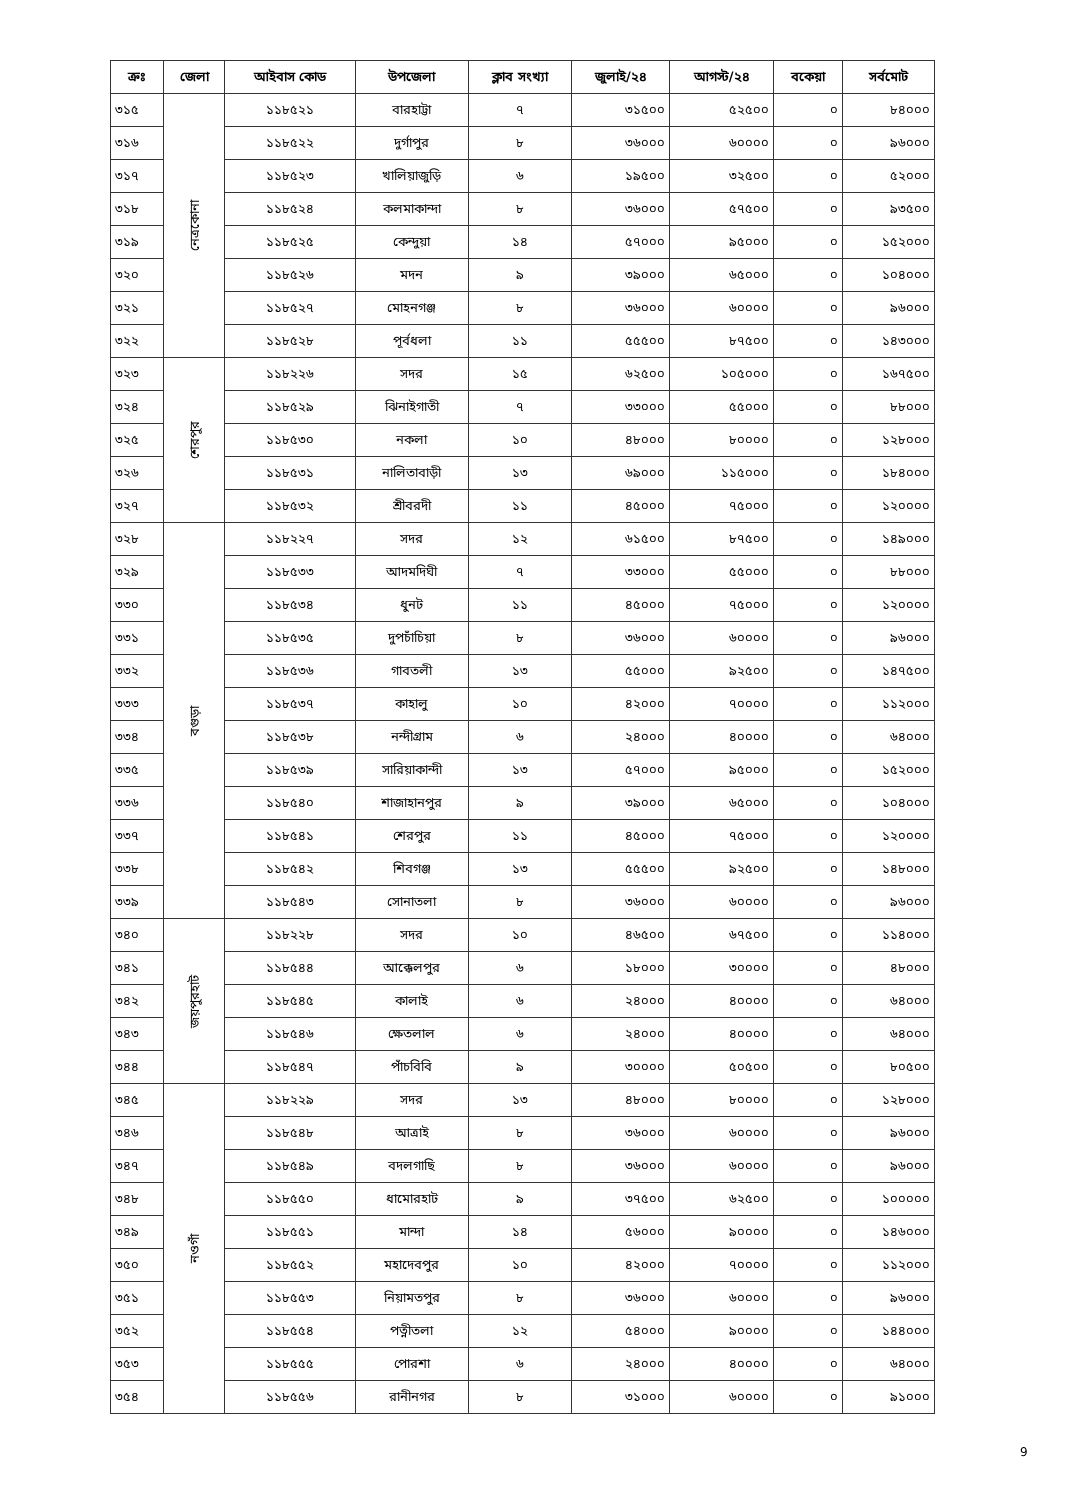| ক্রঃ | জেলা | আইবাস কোড | উপজেলা | ক্লাব সংখ্যা | জুলাই/২৪ | আগস্ট/২৪ | বকেয়া | সর্বমোট |
| --- | --- | --- | --- | --- | --- | --- | --- | --- |
| ৩১৫ | নেত্রকোনা | ১১৮৫২১ | বারহাট্টা | ৭ | ৩১৫০০ | ৫২৫০০ | ০ | ৮৪০০০ |
| ৩১৬ | | ১১৮৫২২ | দুর্গাপুর | ৮ | ৩৬০০০ | ৬০০০০ | ০ | ৯৬০০০ |
| ৩১৭ | | ১১৮৫২৩ | খালিয়াজুড়ি | ৬ | ১৯৫০০ | ৩২৫০০ | ০ | ৫২০০০ |
| ৩১৮ | | ১১৮৫২৪ | কলমাকান্দা | ৮ | ৩৬০০০ | ৫৭৫০০ | ০ | ৯৩৫০০ |
| ৩১৯ | | ১১৮৫২৫ | কেন্দুয়া | ১৪ | ৫৭০০০ | ৯৫০০০ | ০ | ১৫২০০০ |
| ৩২০ | | ১১৮৫২৬ | মদন | ৯ | ৩৯০০০ | ৬৫০০০ | ০ | ১০৪০০০ |
| ৩২১ | | ১১৮৫২৭ | মোহনগঞ্জ | ৮ | ৩৬০০০ | ৬০০০০ | ০ | ৯৬০০০ |
| ৩২২ | | ১১৮৫২৮ | পূর্বধলা | ১১ | ৫৫৫০০ | ৮৭৫০০ | ০ | ১৪৩০০০ |
| ৩২৩ | শেরপুর | ১১৮২২৬ | সদর | ১৫ | ৬২৫০০ | ১০৫০০০ | ০ | ১৬৭৫০০ |
| ৩২৪ | | ১১৮৫২৯ | ঝিনাইগাতী | ৭ | ৩৩০০০ | ৫৫০০০ | ০ | ৮৮০০০ |
| ৩২৫ | | ১১৮৫৩০ | নকলা | ১০ | ৪৮০০০ | ৮০০০০ | ০ | ১২৮০০০ |
| ৩২৬ | | ১১৮৫৩১ | নালিতাবাড়ী | ১৩ | ৬৯০০০ | ১১৫০০০ | ০ | ১৮৪০০০ |
| ৩২৭ | | ১১৮৫৩২ | শ্রীবরদী | ১১ | ৪৫০০০ | ৭৫০০০ | ০ | ১২০০০০ |
| ৩২৮ | বগুড়া | ১১৮২২৭ | সদর | ১২ | ৬১৫০০ | ৮৭৫০০ | ০ | ১৪৯০০০ |
| ৩২৯ | | ১১৮৫৩৩ | আদমদিঘী | ৭ | ৩৩০০০ | ৫৫০০০ | ০ | ৮৮০০০ |
| ৩৩০ | | ১১৮৫৩৪ | ধুনট | ১১ | ৪৫০০০ | ৭৫০০০ | ০ | ১২০০০০ |
| ৩৩১ | | ১১৮৫৩৫ | দুপচাঁচিয়া | ৮ | ৩৬০০০ | ৬০০০০ | ০ | ৯৬০০০ |
| ৩৩২ | | ১১৮৫৩৬ | গাবতলী | ১৩ | ৫৫০০০ | ৯২৫০০ | ০ | ১৪৭৫০০ |
| ৩৩৩ | | ১১৮৫৩৭ | কাহালু | ১০ | ৪২০০০ | ৭০০০০ | ০ | ১১২০০০ |
| ৩৩৪ | | ১১৮৫৩৮ | নন্দীগ্রাম | ৬ | ২৪০০০ | ৪০০০০ | ০ | ৬৪০০০ |
| ৩৩৫ | | ১১৮৫৩৯ | সারিয়াকান্দী | ১৩ | ৫৭০০০ | ৯৫০০০ | ০ | ১৫২০০০ |
| ৩৩৬ | | ১১৮৫৪০ | শাজাহানপুর | ৯ | ৩৯০০০ | ৬৫০০০ | ০ | ১০৪০০০ |
| ৩৩৭ | | ১১৮৫৪১ | শেরপুর | ১১ | ৪৫০০০ | ৭৫০০০ | ০ | ১২০০০০ |
| ৩৩৮ | | ১১৮৫৪২ | শিবগঞ্জ | ১৩ | ৫৫৫০০ | ৯২৫০০ | ০ | ১৪৮০০০ |
| ৩৩৯ | | ১১৮৫৪৩ | সোনাতলা | ৮ | ৩৬০০০ | ৬০০০০ | ০ | ৯৬০০০ |
| ৩৪০ | জয়পুরহাট | ১১৮২২৮ | সদর | ১০ | ৪৬৫০০ | ৬৭৫০০ | ০ | ১১৪০০০ |
| ৩৪১ | | ১১৮৫৪৪ | আক্কেলপুর | ৬ | ১৮০০০ | ৩০০০০ | ০ | ৪৮০০০ |
| ৩৪২ | | ১১৮৫৪৫ | কালাই | ৬ | ২৪০০০ | ৪০০০০ | ০ | ৬৪০০০ |
| ৩৪৩ | | ১১৮৫৪৬ | ক্ষেতলাল | ৬ | ২৪০০০ | ৪০০০০ | ০ | ৬৪০০০ |
| ৩৪৪ | | ১১৮৫৪৭ | পাঁচবিবি | ৯ | ৩০০০০ | ৫০৫০০ | ০ | ৮০৫০০ |
| ৩৪৫ | নওগাঁ | ১১৮২২৯ | সদর | ১৩ | ৪৮০০০ | ৮০০০০ | ০ | ১২৮০০০ |
| ৩৪৬ | | ১১৮৫৪৮ | আত্রাই | ৮ | ৩৬০০০ | ৬০০০০ | ০ | ৯৬০০০ |
| ৩৪৭ | | ১১৮৫৪৯ | বদলগাছি | ৮ | ৩৬০০০ | ৬০০০০ | ০ | ৯৬০০০ |
| ৩৪৮ | | ১১৮৫৫০ | ধামোরহাট | ৯ | ৩৭৫০০ | ৬২৫০০ | ০ | ১০০০০০ |
| ৩৪৯ | | ১১৮৫৫১ | মান্দা | ১৪ | ৫৬০০০ | ৯০০০০ | ০ | ১৪৬০০০ |
| ৩৫০ | | ১১৮৫৫২ | মহাদেবপুর | ১০ | ৪২০০০ | ৭০০০০ | ০ | ১১২০০০ |
| ৩৫১ | | ১১৮৫৫৩ | নিয়ামতপুর | ৮ | ৩৬০০০ | ৬০০০০ | ০ | ৯৬০০০ |
| ৩৫২ | | ১১৮৫৫৪ | পত্নীতলা | ১২ | ৫৪০০০ | ৯০০০০ | ০ | ১৪৪০০০ |
| ৩৫৩ | | ১১৮৫৫৫ | পোরশা | ৬ | ২৪০০০ | ৪০০০০ | ০ | ৬৪০০০ |
| ৩৫৪ | | ১১৮৫৫৬ | রানীনগর | ৮ | ৩১০০০ | ৬০০০০ | ০ | ৯১০০০ |
9